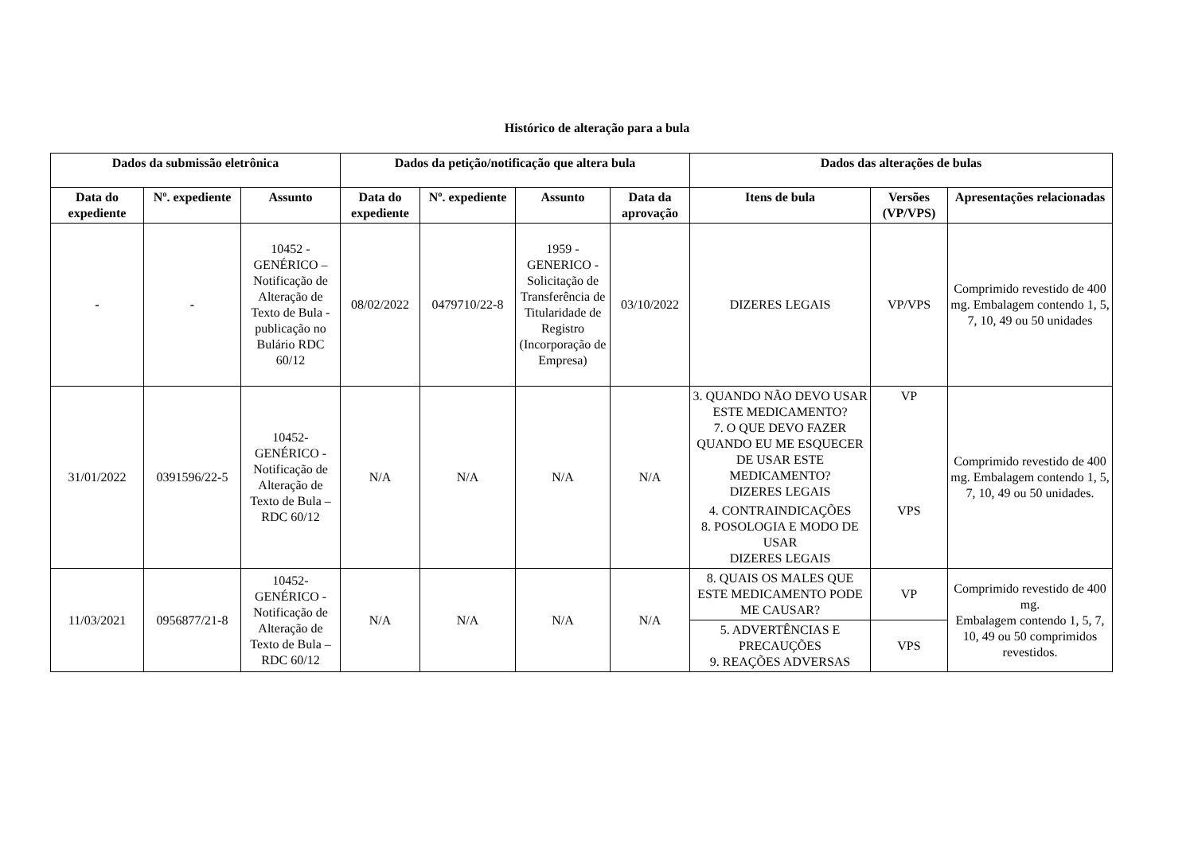Histórico de alteração para a bula
| Dados da submissão eletrônica | | | Dados da petição/notificação que altera bula | | | | Dados das alterações de bulas | | |
| --- | --- | --- | --- | --- | --- | --- | --- | --- | --- |
| Data do expediente | Nº. expediente | Assunto | Data do expediente | Nº. expediente | Assunto | Data da aprovação | Itens de bula | Versões (VP/VPS) | Apresentações relacionadas |
| - | - | 10452 - GENÉRICO – Notificação de Alteração de Texto de Bula - publicação no Bulário RDC 60/12 | 08/02/2022 | 0479710/22-8 | 1959 - GENERICO - Solicitação de Transferência de Titularidade de Registro (Incorporação de Empresa) | 03/10/2022 | DIZERES LEGAIS | VP/VPS | Comprimido revestido de 400 mg. Embalagem contendo 1, 5, 7, 10, 49 ou 50 unidades |
| 31/01/2022 | 0391596/22-5 | 10452-GENÉRICO - Notificação de Alteração de Texto de Bula – RDC 60/12 | N/A | N/A | N/A | N/A | 3. QUANDO NÃO DEVO USAR ESTE MEDICAMENTO? 7. O QUE DEVO FAZER QUANDO EU ME ESQUECER DE USAR ESTE MEDICAMENTO? DIZERES LEGAIS | VP | Comprimido revestido de 400 mg. Embalagem contendo 1, 5, 7, 10, 49 ou 50 unidades. |
| | | | | | | | 4. CONTRAINDICAÇÕES 8. POSOLOGIA E MODO DE USAR DIZERES LEGAIS | VPS | |
| 11/03/2021 | 0956877/21-8 | 10452-GENÉRICO - Notificação de Alteração de Texto de Bula – RDC 60/12 | N/A | N/A | N/A | N/A | 8. QUAIS OS MALES QUE ESTE MEDICAMENTO PODE ME CAUSAR? | VP | Comprimido revestido de 400 mg. Embalagem contendo 1, 5, 7, 10, 49 ou 50 comprimidos revestidos. |
| | | | | | | | 5. ADVERTÊNCIAS E PRECAUÇÕES 9. REAÇÕES ADVERSAS | VPS | |